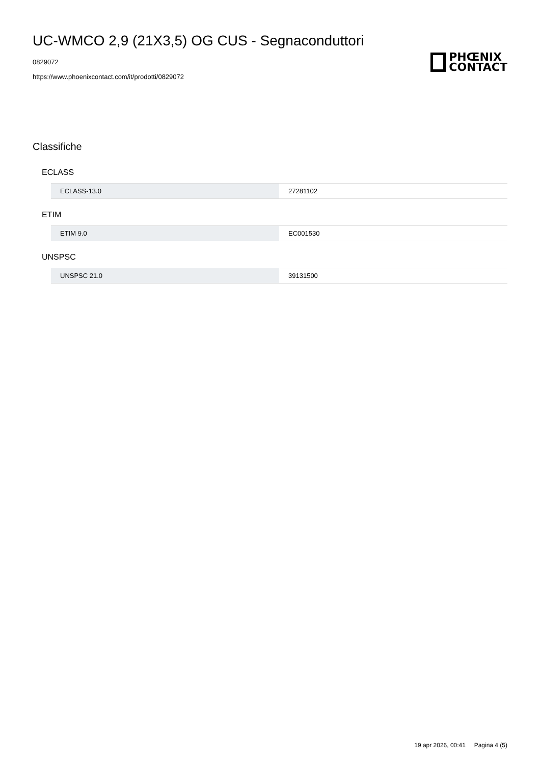UC-WMCO 2,9 (21X3,5) OG CUS - Segnaconduttori
0829072
https://www.phoenixcontact.com/it/prodotti/0829072
PHŒNIX
CONTACT
Classifiche
ECLASS
| ECLASS-13.0 | 27281102 |
ETIM
| ETIM 9.0 | EC001530 |
UNSPSC
| UNSPSC 21.0 | 39131500 |
19 apr 2026, 00:41 Pagina 4 (5)